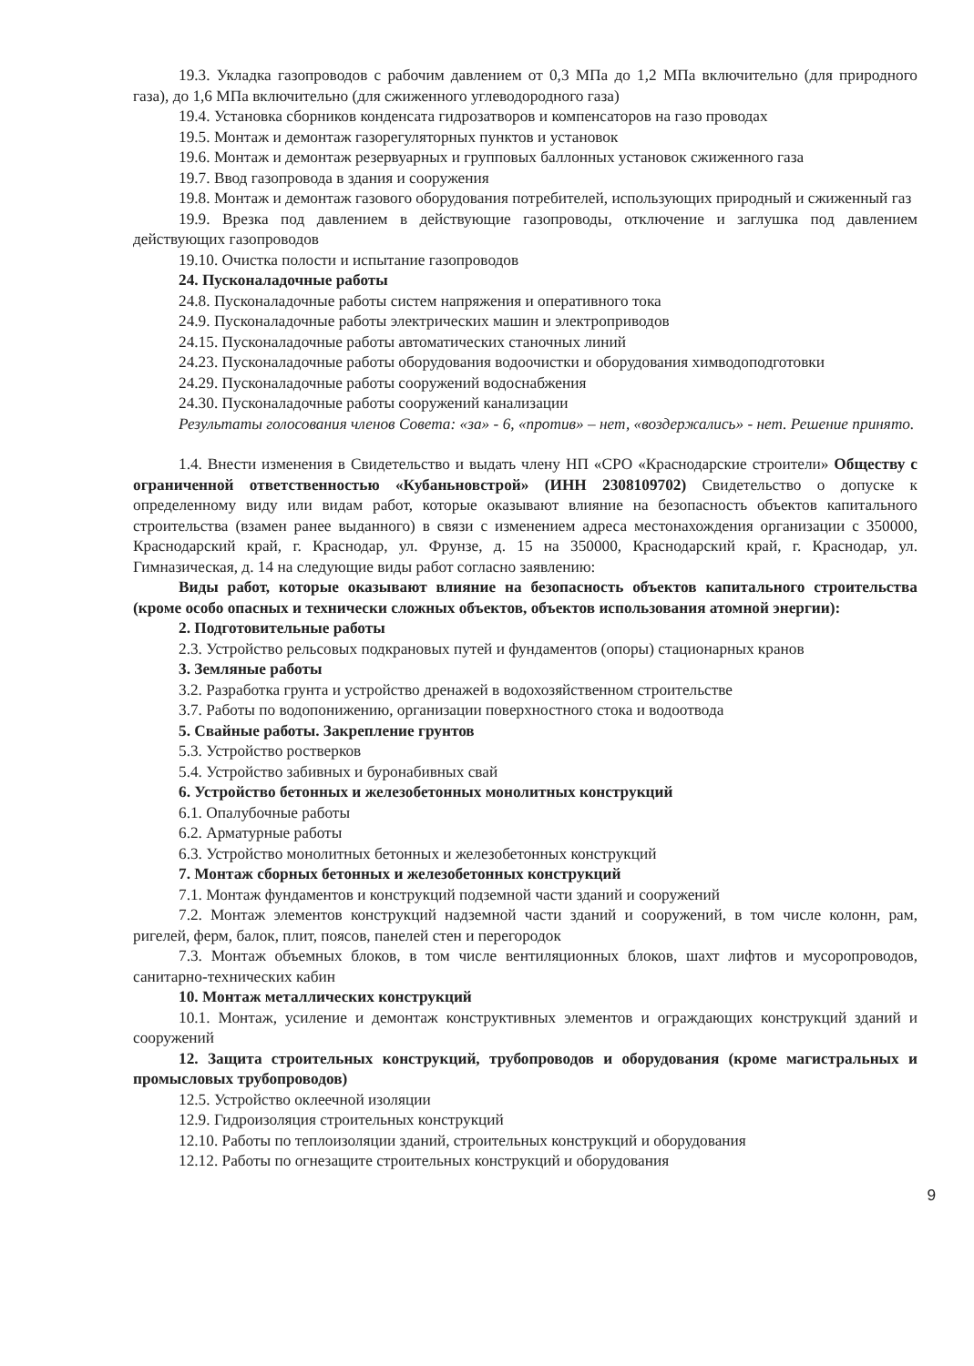19.3. Укладка газопроводов с рабочим давлением от 0,3 МПа до 1,2 МПа включительно (для природного газа), до 1,6 МПа включительно (для сжиженного углеводородного газа)
19.4. Установка сборников конденсата гидрозатворов и компенсаторов на газо проводах
19.5. Монтаж и демонтаж газорегуляторных пунктов и установок
19.6. Монтаж и демонтаж резервуарных и групповых баллонных установок сжиженного газа
19.7. Ввод газопровода в здания и сооружения
19.8. Монтаж и демонтаж газового оборудования потребителей, использующих природный и сжиженный газ
19.9. Врезка под давлением в действующие газопроводы, отключение и заглушка под давлением действующих газопроводов
19.10. Очистка полости и испытание газопроводов
24. Пусконаладочные работы
24.8. Пусконаладочные работы систем напряжения и оперативного тока
24.9. Пусконаладочные работы электрических машин и электроприводов
24.15. Пусконаладочные работы автоматических станочных линий
24.23. Пусконаладочные работы оборудования водоочистки и оборудования химводоподготовки
24.29. Пусконаладочные работы сооружений водоснабжения
24.30. Пусконаладочные работы сооружений канализации
Результаты голосования членов Совета: «за» - 6, «против» – нет, «воздержались» - нет. Решение принято.
1.4. Внести изменения в Свидетельство и выдать члену НП «СРО «Краснодарские строители» Обществу с ограниченной ответственностью «Кубаньновстрой» (ИНН 2308109702) Свидетельство о допуске к определенному виду или видам работ, которые оказывают влияние на безопасность объектов капитального строительства (взамен ранее выданного) в связи с изменением адреса местонахождения организации с 350000, Краснодарский край, г. Краснодар, ул. Фрунзе, д. 15 на 350000, Краснодарский край, г. Краснодар, ул. Гимназическая, д. 14 на следующие виды работ согласно заявлению:
Виды работ, которые оказывают влияние на безопасность объектов капитального строительства (кроме особо опасных и технически сложных объектов, объектов использования атомной энергии):
2. Подготовительные работы
2.3. Устройство рельсовых подкрановых путей и фундаментов (опоры) стационарных кранов
3. Земляные работы
3.2. Разработка грунта и устройство дренажей в водохозяйственном строительстве
3.7. Работы по водопонижению, организации поверхностного стока и водоотвода
5. Свайные работы. Закрепление грунтов
5.3. Устройство ростверков
5.4. Устройство забивных и буронабивных свай
6. Устройство бетонных и железобетонных монолитных конструкций
6.1. Опалубочные работы
6.2. Арматурные работы
6.3. Устройство монолитных бетонных и железобетонных конструкций
7. Монтаж сборных бетонных и железобетонных конструкций
7.1. Монтаж фундаментов и конструкций подземной части зданий и сооружений
7.2. Монтаж элементов конструкций надземной части зданий и сооружений, в том числе колонн, рам, ригелей, ферм, балок, плит, поясов, панелей стен и перегородок
7.3. Монтаж объемных блоков, в том числе вентиляционных блоков, шахт лифтов и мусоропроводов, санитарно-технических кабин
10. Монтаж металлических конструкций
10.1. Монтаж, усиление и демонтаж конструктивных элементов и ограждающих конструкций зданий и сооружений
12. Защита строительных конструкций, трубопроводов и оборудования (кроме магистральных и промысловых трубопроводов)
12.5. Устройство оклеечной изоляции
12.9. Гидроизоляция строительных конструкций
12.10. Работы по теплоизоляции зданий, строительных конструкций и оборудования
12.12. Работы по огнезащите строительных конструкций и оборудования
9